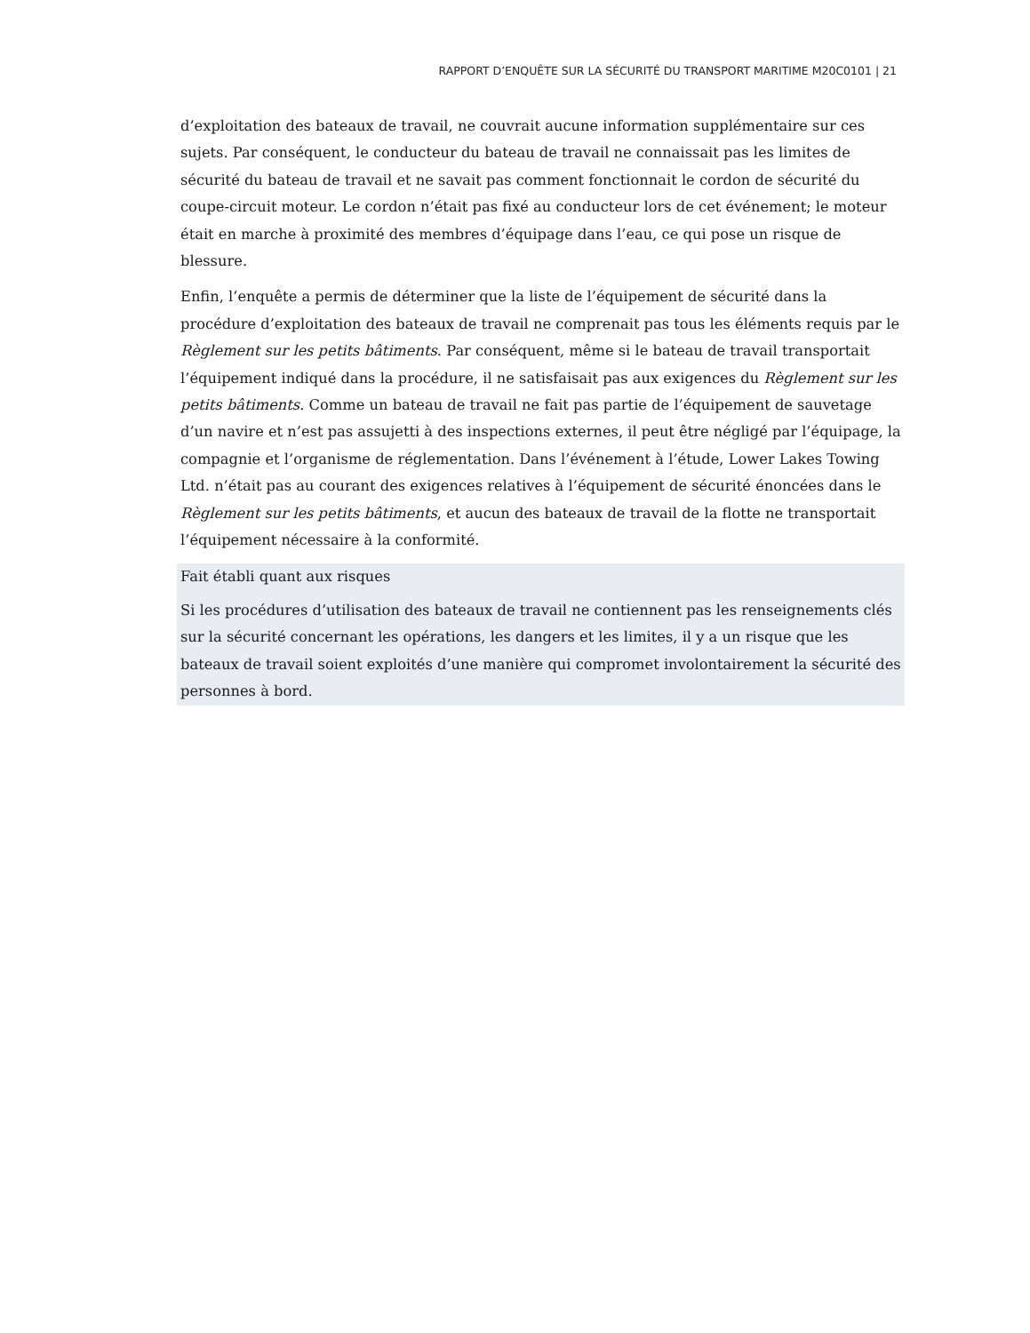RAPPORT D’ENQUÊTE SUR LA SÉCURITÉ DU TRANSPORT MARITIME M20C0101 | 21
d’exploitation des bateaux de travail, ne couvrait aucune information supplémentaire sur ces sujets. Par conséquent, le conducteur du bateau de travail ne connaissait pas les limites de sécurité du bateau de travail et ne savait pas comment fonctionnait le cordon de sécurité du coupe-circuit moteur. Le cordon n’était pas fixé au conducteur lors de cet événement; le moteur était en marche à proximité des membres d’équipage dans l’eau, ce qui pose un risque de blessure.
Enfin, l’enquête a permis de déterminer que la liste de l’équipement de sécurité dans la procédure d’exploitation des bateaux de travail ne comprenait pas tous les éléments requis par le Règlement sur les petits bâtiments. Par conséquent, même si le bateau de travail transportait l’équipement indiqué dans la procédure, il ne satisfaisait pas aux exigences du Règlement sur les petits bâtiments. Comme un bateau de travail ne fait pas partie de l’équipement de sauvetage d’un navire et n’est pas assujetti à des inspections externes, il peut être négligé par l’équipage, la compagnie et l’organisme de réglementation. Dans l’événement à l’étude, Lower Lakes Towing Ltd. n’était pas au courant des exigences relatives à l’équipement de sécurité énoncées dans le Règlement sur les petits bâtiments, et aucun des bateaux de travail de la flotte ne transportait l’équipement nécessaire à la conformité.
Fait établi quant aux risques
Si les procédures d’utilisation des bateaux de travail ne contiennent pas les renseignements clés sur la sécurité concernant les opérations, les dangers et les limites, il y a un risque que les bateaux de travail soient exploités d’une manière qui compromet involontairement la sécurité des personnes à bord.